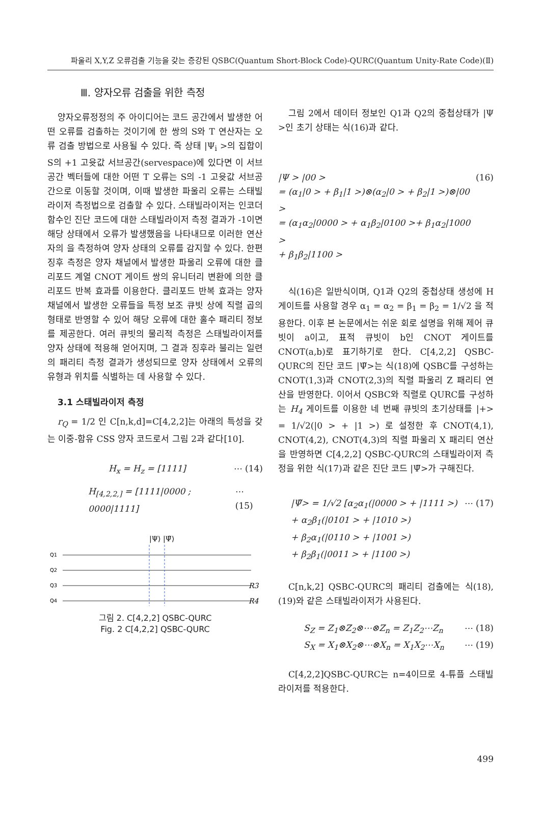파울리 X,Y,Z 오류검출 기능을 갖는 증강된 QSBC(Quantum Short-Block Code)-QURC(Quantum Unity-Rate Code)(Ⅱ)
Ⅲ. 양자오류 검출을 위한 측정
양자오류정정의 주 아이디어는 코드 공간에서 발생한 어떤 오류를 검출하는 것이기에 한 쌍의 S와 T 연산자는 오류 검출 방법으로 사용될 수 있다. 즉 상태 |Ψ<sub>i</sub> >의 집합이 S의 +1 고윳값 서브공간(servespace)에 있다면 이 서브공간 벡터들에 대한 어떤 T 오류는 S의 -1 고윳값 서브공간으로 이동할 것이며, 이때 발생한 파울리 오류는 스태빌라이저 측정법으로 검출할 수 있다. 스태빌라이저는 인코더 함수인 진단 코드에 대한 스태빌라이저 측정 결과가 -1이면 해당 상태에서 오류가 발생했음을 나타내므로 이러한 연산자의 을 측정하여 양자 상태의 오류를 감지할 수 있다. 한편 징후 측정은 양자 채널에서 발생한 파울리 오류에 대한 클리포드 계열 CNOT 게이트 쌍의 유니터리 변환에 의한 클리포드 반복 효과를 이용한다. 클리포드 반복 효과는 양자 채널에서 발생한 오류들을 특정 보조 큐빗 상에 직렬 곱의 형태로 반영할 수 있어 해당 오류에 대한 홀수 패리티 정보를 제공한다. 여러 큐빗의 물리적 측정은 스태빌라이저를 양자 상태에 적용해 얻어지며, 그 결과 징후라 불리는 일련의 패리티 측정 결과가 생성되므로 양자 상태에서 오류의 유형과 위치를 식별하는 데 사용할 수 있다.
3.1 스태빌라이저 측정
r<sub>Q</sub> = 1/2 인 C[n,k,d]=C[4,2,2]는 아래의 특성을 갖는 이중-함유 CSS 양자 코드로서 그림 2과 같다[10].
H<sub>x</sub> = H<sub>z</sub> = [1111] ⋯ (14)
H<sub>[4,2,2,]</sub> = [1111|0000 ; 0000|1111] ⋯ (15)
|Ψ⟩ |Ψ̃⟩
Q1
Q2
Q3
Q4
R3
R4
그림 2. C[4,2,2] QSBC-QURC
Fig. 2 C[4,2,2] QSBC-QURC
그림 2에서 데이터 정보인 Q1과 Q2의 중첩상태가 |Ψ >인 초기 상태는 식(16)과 같다.
|Ψ > |00 >
= (α<sub>1</sub>|0 > + β<sub>1</sub>|1 >)⊗(α<sub>2</sub>|0 > + β<sub>2</sub>|1 >)⊗|00 >
= (α<sub>1</sub>α<sub>2</sub>|0000 > + α<sub>1</sub>β<sub>2</sub>|0100 >+ β<sub>1</sub>α<sub>2</sub>|1000 >
+ β<sub>1</sub>β<sub>2</sub>|1100 > (16)
식(16)은 일반식이며, Q1과 Q2의 중첩상태 생성에 H 게이트를 사용할 경우 α<sub>1</sub> = α<sub>2</sub> = β<sub>1</sub> = β<sub>2</sub> = 1/√2 을 적용한다. 이후 본 논문에서는 쉬운 회로 설명을 위해 제어 큐빗이 a이고, 표적 큐빗이 b인 CNOT 게이트를 CNOT(a,b)로 표기하기로 한다. C[4,2,2] QSBC-QURC의 진단 코드 |Ψ̃>는 식(18)에 QSBC를 구성하는 CNOT(1,3)과 CNOT(2,3)의 직렬 파울리 Z 패리티 연산을 반영한다. 이어서 QSBC와 직렬로 QURC를 구성하는 H<sub>4</sub> 게이트를 이용한 네 번째 큐빗의 초기상태를 |+> = 1/√2(|0 > + |1 >) 로 설정한 후 CNOT(4,1), CNOT(4,2), CNOT(4,3)의 직렬 파울리 X 패리티 연산을 반영하면 C[4,2,2] QSBC-QURC의 스태빌라이저 측정을 위한 식(17)과 같은 진단 코드 |Ψ̃>가 구해진다.
|Ψ̃> = 1/√2 [α<sub>2</sub>α<sub>1</sub>(|0000 > + |1111 >)
+ α<sub>2</sub>β<sub>1</sub>(|0101 > + |1010 >)
+ β<sub>2</sub>α<sub>1</sub>(|0110 > + |1001 >)
+ β<sub>2</sub>β<sub>1</sub>(|0011 > + |1100 >) ⋯ (17)
C[n,k,2] QSBC-QURC의 패리티 검출에는 식(18), (19)와 같은 스태빌라이저가 사용된다.
S<sub>Z</sub> = Z<sub>1</sub>⊗Z<sub>2</sub>⊗⋯⊗Z<sub>n</sub> = Z<sub>1</sub>Z<sub>2</sub>⋯Z<sub>n</sub> ⋯ (18)
S<sub>X</sub> = X<sub>1</sub>⊗X<sub>2</sub>⊗⋯⊗X<sub>n</sub> = X<sub>1</sub>X<sub>2</sub>⋯X<sub>n</sub> ⋯ (19)
C[4,2,2]QSBC-QURC는 n=4이므로 4-튜플 스태빌라이저를 적용한다.
499